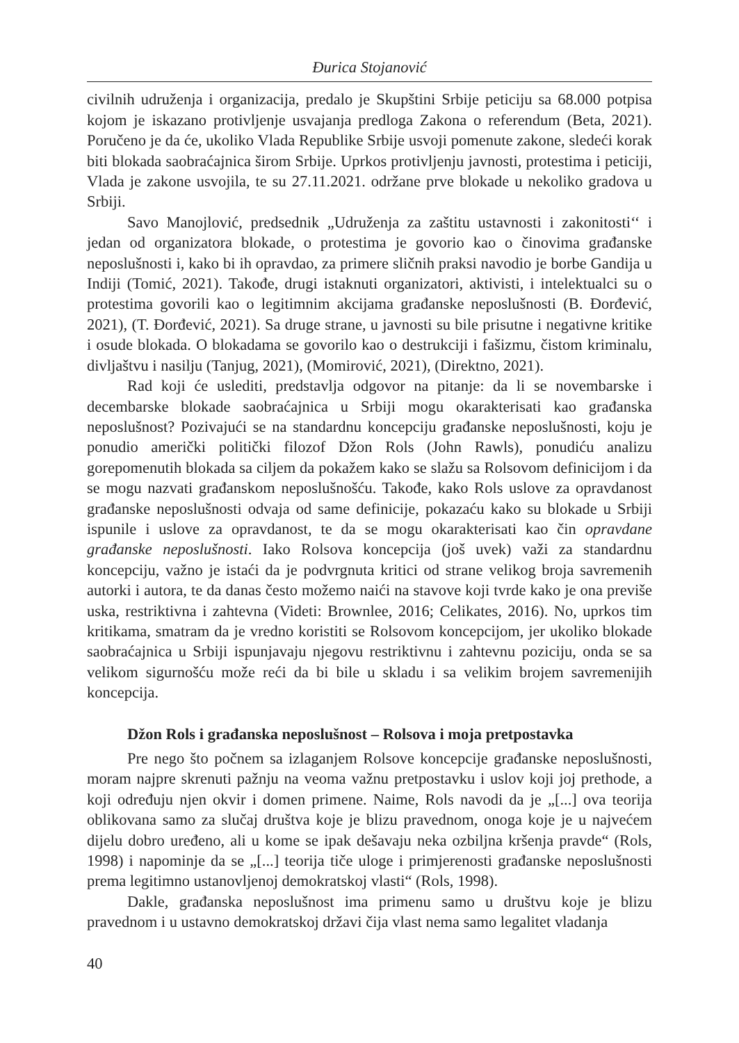Đurica Stojanović
civilnih udruženja i organizacija, predalo je Skupštini Srbije peticiju sa 68.000 potpisa kojom je iskazano protivljenje usvajanja predloga Zakona o referendum (Beta, 2021). Poručeno je da će, ukoliko Vlada Republike Srbije usvoji pomenute zakone, sledeći korak biti blokada saobraćajnica širom Srbije. Uprkos protivljenju javnosti, protestima i peticiji, Vlada je zakone usvojila, te su 27.11.2021. održane prve blokade u nekoliko gradova u Srbiji.
Savo Manojlović, predsednik „Udruženja za zaštitu ustavnosti i zakonitosti‘‘ i jedan od organizatora blokade, o protestima je govorio kao o činovima građanske neposlušnosti i, kako bi ih opravdao, za primere sličnih praksi navodio je borbe Gandija u Indiji (Tomić, 2021). Takođe, drugi istaknuti organizatori, aktivisti, i intelektualci su o protestima govorili kao o legitimnim akcijama građanske neposlušnosti (B. Đorđević, 2021), (T. Đorđević, 2021). Sa druge strane, u javnosti su bile prisutne i negativne kritike i osude blokada. O blokadama se govorilo kao o destrukciji i fašizmu, čistom kriminalu, divljaštvu i nasilju (Tanjug, 2021), (Momirović, 2021), (Direktno, 2021).
Rad koji će uslediti, predstavlja odgovor na pitanje: da li se novembarske i decembarske blokade saobraćajnica u Srbiji mogu okarakterisati kao građanska neposlušnost? Pozivajući se na standardnu koncepciju građanske neposlušnosti, koju je ponudio američki politički filozof Džon Rols (John Rawls), ponudiću analizu gorepomenutih blokada sa ciljem da pokažem kako se slažu sa Rolsovom definicijom i da se mogu nazvati građanskom neposlušnošću. Takođe, kako Rols uslove za opravdanost građanske neposlušnosti odvaja od same definicije, pokazaću kako su blokade u Srbiji ispunile i uslove za opravdanost, te da se mogu okarakterisati kao čin opravdane građanske neposlušnosti. Iako Rolsova koncepcija (još uvek) važi za standardnu koncepciju, važno je istaći da je podvrgnuta kritici od strane velikog broja savremenih autorki i autora, te da danas često možemo naići na stavove koji tvrde kako je ona previše uska, restriktivna i zahtevna (Videti: Brownlee, 2016; Celikates, 2016). No, uprkos tim kritikama, smatram da je vredno koristiti se Rolsovom koncepcijom, jer ukoliko blokade saobraćajnica u Srbiji ispunjavaju njegovu restriktivnu i zahtevnu poziciju, onda se sa velikom sigurnošću može reći da bi bile u skladu i sa velikim brojem savremenijih koncepcija.
Džon Rols i građanska neposlušnost – Rolsova i moja pretpostavka
Pre nego što počnem sa izlaganjem Rolsove koncepcije građanske neposlušnosti, moram najpre skrenuti pažnju na veoma važnu pretpostavku i uslov koji joj prethode, a koji određuju njen okvir i domen primene. Naime, Rols navodi da je „[...] ova teorija oblikovana samo za slučaj društva koje je blizu pravednom, onoga koje je u najvećem dijelu dobro uređeno, ali u kome se ipak dešavaju neka ozbiljna kršenja pravde“ (Rols, 1998) i napominje da se „[...] teorija tiče uloge i primjerenosti građanske neposlušnosti prema legitimno ustanovljenoj demokratskoj vlasti“ (Rols, 1998).
Dakle, građanska neposlušnost ima primenu samo u društvu koje je blizu pravednom i u ustavno demokratskoj državi čija vlast nema samo legalitet vladanja
40